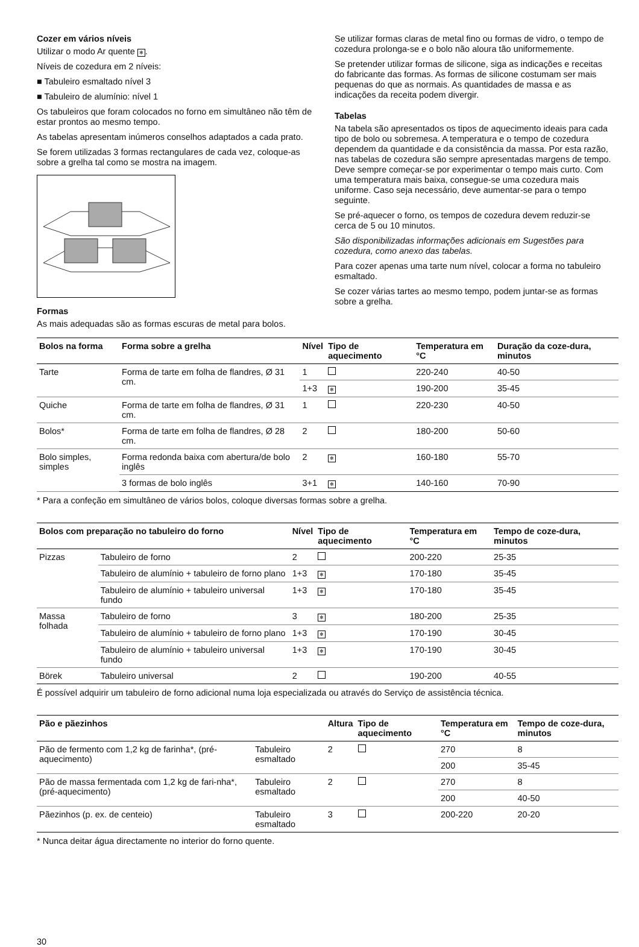Cozer em vários níveis
Utilizar o modo Ar quente ✻.
Níveis de cozedura em 2 níveis:
■ Tabuleiro esmaltado nível 3
■ Tabuleiro de alumínio: nível 1
Os tabuleiros que foram colocados no forno em simultâneo não têm de estar prontos ao mesmo tempo.
As tabelas apresentam inúmeros conselhos adaptados a cada prato.
Se forem utilizadas 3 formas rectangulares de cada vez, coloque-as sobre a grelha tal como se mostra na imagem.
Formas
As mais adequadas são as formas escuras de metal para bolos.
Se utilizar formas claras de metal fino ou formas de vidro, o tempo de cozedura prolonga-se e o bolo não aloura tão uniformemente.
Se pretender utilizar formas de silicone, siga as indicações e receitas do fabricante das formas. As formas de silicone costumam ser mais pequenas do que as normais. As quantidades de massa e as indicações da receita podem divergir.
Tabelas
Na tabela são apresentados os tipos de aquecimento ideais para cada tipo de bolo ou sobremesa. A temperatura e o tempo de cozedura dependem da quantidade e da consistência da massa. Por esta razão, nas tabelas de cozedura são sempre apresentadas margens de tempo. Deve sempre começar-se por experimentar o tempo mais curto. Com uma temperatura mais baixa, consegue-se uma cozedura mais uniforme. Caso seja necessário, deve aumentar-se para o tempo seguinte.
Se pré-aquecer o forno, os tempos de cozedura devem reduzir-se cerca de 5 ou 10 minutos.
São disponibilizadas informações adicionais em Sugestões para cozedura, como anexo das tabelas.
Para cozer apenas uma tarte num nível, colocar a forma no tabuleiro esmaltado.
Se cozer várias tartes ao mesmo tempo, podem juntar-se as formas sobre a grelha.
| Bolos na forma | Forma sobre a grelha | Nível | Tipo de aquecimento | Temperatura em °C | Duração da coze-dura, minutos |
| --- | --- | --- | --- | --- | --- |
| Tarte | Forma de tarte em folha de flandres, Ø 31 cm. | 1 | | 220-240 | 40-50 |
| | | 1+3 | ✻ | 190-200 | 35-45 |
| Quiche | Forma de tarte em folha de flandres, Ø 31 cm. | 1 | | 220-230 | 40-50 |
| Bolos* | Forma de tarte em folha de flandres, Ø 28 cm. | 2 | | 180-200 | 50-60 |
| Bolo simples, simples | Forma redonda baixa com abertura/de bolo inglês | 2 | ✻ | 160-180 | 55-70 |
| | 3 formas de bolo inglês | 3+1 | ✻ | 140-160 | 70-90 |
* Para a confeção em simultâneo de vários bolos, coloque diversas formas sobre a grelha.
| Bolos com preparação no tabuleiro do forno | | Nível | Tipo de aquecimento | Temperatura em °C | Tempo de coze-dura, minutos |
| --- | --- | --- | --- | --- | --- |
| Pizzas | Tabuleiro de forno | 2 | | 200-220 | 25-35 |
| | Tabuleiro de alumínio + tabuleiro de forno plano | 1+3 | ✻ | 170-180 | 35-45 |
| | Tabuleiro de alumínio + tabuleiro universal fundo | 1+3 | ✻ | 170-180 | 35-45 |
| Massa folhada | Tabuleiro de forno | 3 | ✻ | 180-200 | 25-35 |
| | Tabuleiro de alumínio + tabuleiro de forno plano | 1+3 | ✻ | 170-190 | 30-45 |
| | Tabuleiro de alumínio + tabuleiro universal fundo | 1+3 | ✻ | 170-190 | 30-45 |
| Börek | Tabuleiro universal | 2 | | 190-200 | 40-55 |
É possível adquirir um tabuleiro de forno adicional numa loja especializada ou através do Serviço de assistência técnica.
| Pão e pãezinhos | | Altura | Tipo de aquecimento | Temperatura em °C | Tempo de coze-dura, minutos |
| --- | --- | --- | --- | --- | --- |
| Pão de fermento com 1,2 kg de farinha*, (pré-aquecimento) | Tabuleiro esmaltado | 2 | | 270 | 8 |
| | | | | 200 | 35-45 |
| Pão de massa fermentada com 1,2 kg de fari-nha*, (pré-aquecimento) | Tabuleiro esmaltado | 2 | | 270 | 8 |
| | | | | 200 | 40-50 |
| Pãezinhos (p. ex. de centeio) | Tabuleiro esmaltado | 3 | | 200-220 | 20-20 |
* Nunca deitar água directamente no interior do forno quente.
30